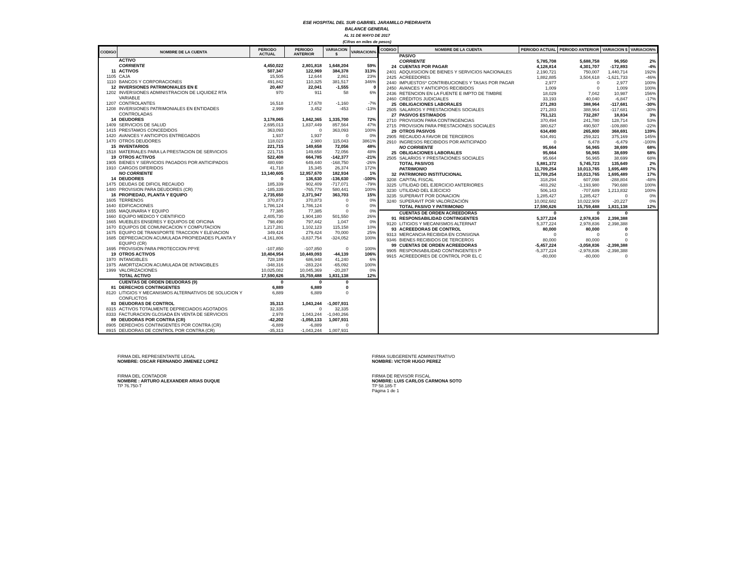ESE HOSPITAL DEL SUR GABRIEL JARAMILLO PIEDRAHITA
BALANCE GENERAL
AL 31 DE MAYO DE 2017
(Cifras en miles de pesos)
| CODIGO | NOMBRE DE LA CUENTA | PERIODO ACTUAL | PERIODO ANTERIOR | VARIACION $ | VARIACION% |
| --- | --- | --- | --- | --- | --- |
| | ACTIVO | | | | |
| | CORRIENTE | 4,450,022 | 2,801,818 | 1,648,204 | 59% |
| 11 | ACTIVOS | 507,347 | 122,969 | 384,378 | 313% |
| 1105 | CAJA | 15,505 | 12,644 | 2,861 | 23% |
| 1110 | BANCOS Y CORPORACIONES | 491,842 | 110,325 | 381,517 | 346% |
| 12 | INVERSIONES PATRIMONIALES EN E | 20,487 | 22,041 | -1,555 | 0 |
| 1202 | INVERSIONES ADMINISTRACION DE LIQUIDEZ RTA VARIABLE | 970 | 911 | 58 | 6% |
| 1207 | CONTROLANTES | 16,518 | 17,678 | -1,160 | -7% |
| 1208 | INVERSIONES PATRIMONIALES EN ENTIDADES CONTROLADAS | 2,999 | 3,452 | -453 | -13% |
| 14 | DEUDORES | 3,178,065 | 1,842,365 | 1,335,700 | 72% |
| 1409 | SERVICIOS DE SALUD | 2,695,013 | 1,837,449 | 857,564 | 47% |
| 1415 | PRESTAMOS CONCEDIDOS | 363,093 | 0 | 363,093 | 100% |
| 1420 | AVANCES Y ANTICIPOS ENTREGADOS | 1,937 | 1,937 | 0 | 0% |
| 1470 | OTROS DEUDORES | 118,023 | 2,980 | 115,043 | 3861% |
| 15 | INVENTARIOS | 221,715 | 149,658 | 72,056 | 48% |
| 1518 | MATERIALES PARA LA PRESTACION DE SERVICIOS | 221,715 | 149,658 | 72,056 | 48% |
| 19 | OTROS ACTIVOS | 522,408 | 664,785 | -142,377 | -21% |
| 1905 | BIENES Y SERVICIOS PAGADOS POR ANTICIPADOS | 480,690 | 649,440 | -168,750 | -26% |
| 1910 | CARGOS DIFERIDOS | 41,718 | 15,345 | 26,374 | 172% |
| | NO CORRIENTE | 13,140,605 | 12,957,670 | 182,934 | 1% |
| 14 | DEUDORES | 0 | 136,630 | -136,630 | -100% |
| 1475 | DEUDAS DE DIFICIL RECAUDO | 185,339 | 902,409 | -717,071 | -79% |
| 1480 | PROVISION PARA DEUDORES (CR) | -185,339 | -765,779 | 580,441 | 100% |
| 16 | PROPIEDAD, PLANTA Y EQUIPO | 2,735,650 | 2,371,947 | 363,703 | 15% |
| 1605 | TERRENOS | 370,873 | 370,873 | 0 | 0% |
| 1640 | EDIFICACIONES | 1,786,124 | 1,786,124 | 0 | 0% |
| 1655 | MAQUINARIA Y EQUIPO | 77,385 | 77,385 | 0 | 0% |
| 1660 | EQUIPO MEDICO Y CIENTIFICO | 2,405,730 | 1,904,180 | 501,550 | 26% |
| 1665 | MUEBLES ENSERES Y EQUIPOS DE OFICINA | 798,490 | 797,442 | 1,047 | 0% |
| 1670 | EQUIPOS DE COMUNICACION Y COMPUTACION | 1,217,281 | 1,102,123 | 115,158 | 10% |
| 1675 | EQUIPO DE TRANSPORTE TRACCION Y ELEVACION | 349,424 | 279,424 | 70,000 | 25% |
| 1685 | DEPRECIACION ACUMULADA PROPIEDADES PLANTA Y EQUIPO (CR) | -4,161,806 | -3,837,754 | -324,052 | 100% |
| 1695 | PROVISION PARA PROTECCION PPYE | -107,850 | -107,850 | 0 | 100% |
| 19 | OTROS ACTIVOS | 10,404,954 | 10,449,093 | -44,139 | 106% |
| 1970 | INTANGIBLES | 728,189 | 686,948 | 41,240 | 6% |
| 1975 | AMORTIZACION ACUMULADA DE INTANGIBLES | -348,316 | -283,224 | -65,092 | 100% |
| 1999 | VALORIZACIONES | 10,025,082 | 10,045,369 | -20,287 | 0% |
| | TOTAL ACTIVO | 17,590,626 | 15,759,488 | 1,831,138 | 12% |
| | CUENTAS DE ORDEN DEUDORAS (9) | 0 | 0 | 0 | |
| 81 | DERECHOS CONTINGENTES | 6,889 | 6,889 | 0 | |
| 8120 | LITIGIOS Y MECANISMOS ALTERNATIVOS DE SOLUCION Y CONFLICTOS | 6,889 | 6,889 | 0 | |
| 83 | DEUDORAS DE CONTROL | 35,313 | 1,043,244 | -1,007,931 | |
| 8315 | ACTIVOS TOTALMENTE DEPRECIADOS AGOTADOS | 32,335 | 0 | 32,335 | |
| 8333 | FACTURACION GLOSADA EN VENTA DE SERVICIOS | 2,978 | 1,043,244 | -1,040,266 | |
| 89 | DEUDORAS POR CONTRA (CR) | -42,202 | -1,050,133 | 1,007,931 | |
| 8905 | DERECHOS CONTINGENTES POR CONTRA (CR) | -6,889 | -6,889 | 0 | |
| 8915 | DEUDORAS DE CONTROL POR CONTRA (CR) | -35,313 | -1,043,244 | 1,007,931 | |
| CODIGO | NOMBRE DE LA CUENTA | PERIODO ACTUAL | PERIODO ANTERIOR | VARIACION $ | VARIACION% |
| --- | --- | --- | --- | --- | --- |
| | PASIVO | | | | |
| | CORRIENTE | 5,785,708 | 5,688,758 | 96,950 | 2% |
| 24 | CUENTAS POR PAGAR | 4,128,814 | 4,301,707 | -172,893 | -4% |
| 2401 | ADQUISICION DE BIENES Y SERVICIOS NACIONALES | 2,190,721 | 750,007 | 1,440,714 | 192% |
| 2425 | ACREEDORES | 1,882,885 | 3,504,618 | -1,621,733 | -46% |
| 2440 | IMPUESTOS* CONTRIBUCIONES Y TASAS POR PAGAR | 2,977 | 0 | 2,977 | 100% |
| 2450 | AVANCES Y ANTICIPOS RECIBIDOS | 1,009 | 0 | 1,009 | 100% |
| 2436 | RETENCION EN LA FUENTE E IMPTO DE TIMBRE | 18,029 | 7,042 | 10,987 | 156% |
| 2460 | CRÉDITOS JUDICIALES | 33,193 | 40,040 | -6,847 | -17% |
| 25 | OBLIGACIONES LABORALES | 271,283 | 388,964 | -117,681 | -30% |
| 2505 | SALARIOS Y PRESTACIONES SOCIALES | 271,283 | 388,964 | -117,681 | -30% |
| 27 | PASIVOS ESTIMADOS | 751,121 | 732,287 | 18,834 | 3% |
| 2710 | PROVISION PARA CONTINGENCIAS | 370,494 | 241,780 | 128,714 | 53% |
| 2715 | PROVISION PARA PRESTACIONES SOCIALES | 380,627 | 490,507 | -109,880 | -22% |
| 29 | OTROS PASIVOS | 634,490 | 265,800 | 368,691 | 139% |
| 2905 | RECAUDO A FAVOR DE TERCEROS | 634,491 | 259,321 | 375,169 | 145% |
| 2910 | INGRESOS RECIBIDOS POR ANTICIPADO | 0 | 6,478 | -6,479 | -100% |
| | NO CORRIENTE | 95,664 | 56,965 | 38,699 | 68% |
| 25 | OBLIGACIONES LABORALES | 95,664 | 56,965 | 38,699 | 68% |
| 2505 | SALARIOS Y PRESTACIONES SOCIALES | 95,664 | 56,965 | 38,699 | 68% |
| | TOTAL PASIVOS | 5,881,372 | 5,745,723 | 135,649 | 2% |
| | PATRIMONIO | 11,709,254 | 10,013,765 | 1,695,489 | 17% |
| 32 | PATRIMONIO INSTITUCIONAL | 11,709,254 | 10,013,765 | 1,695,489 | 17% |
| 3208 | CAPITAL FISCAL | 318,294 | 607,098 | -288,804 | -48% |
| 3225 | UTILIDAD DEL EJERCICIO ANTERIORES | -403,292 | -1,193,980 | 790,688 | 100% |
| 3230 | UTILIDAD DEL EJECICIO | 506,143 | -707,689 | 1,213,832 | 100% |
| 3235 | SUPERAVIT POR DONACION | 1,285,427 | 1,285,427 | 0 | 0% |
| 3240 | SUPERAVIT POR VALORIZACIÓN | 10,002,682 | 10,022,909 | -20,227 | 0% |
| | TOTAL PASIVO Y PATRIMONIO | 17,590,626 | 15,759,488 | 1,831,138 | 12% |
| | CUENTAS DE ORDEN ACREEDORAS | 0 | 0 | 0 | |
| 91 | RESPONSABILIDAD CONTINGENTES | 5,377,224 | 2,978,836 | 2,398,388 | |
| 9120 | LITIGIOS Y MECANISMOS ALTERNAT | 5,377,224 | 2,978,836 | 2,398,388 | |
| 93 | ACREEDORAS DE CONTROL | 80,000 | 80,000 | 0 | |
| 9313 | MERCANCIA RECIBIDA EN CONSIGNA | 0 | 0 | 0 | |
| 9346 | BIENES RECIBIDOS DE TERCEROS | 80,000 | 80,000 | 0 | |
| 99 | CUENTAS DE ORDEN ACREEDORAS | -5,457,224 | -3,058,836 | -2,398,388 | |
| 9905 | RESPONSABILIDAD CONTINGENTES P | -5,377,224 | -2,978,836 | -2,398,388 | |
| 9915 | ACREEDORES DE CONTROL POR EL C | -80,000 | -80,000 | 0 | |
FIRMA DEL REPRESENTANTE LEGAL
NOMBRE: OSCAR FERNANDO JIMENEZ LOPEZ
FIRMA DEL CONTADOR
NOMBRE : ARTURO ALEXANDER ARIAS DUQUE
TP 76.750-T
FIRMA SUBGERENTE ADMINISTRATIVO
NOMBRE: VICTOR HUGO PEREZ
FIRMA DE REVISOR FISCAL
NOMBRE: LUIS CARLOS CARMONA SOTO
TP 58.185-T
Página 1 de 1